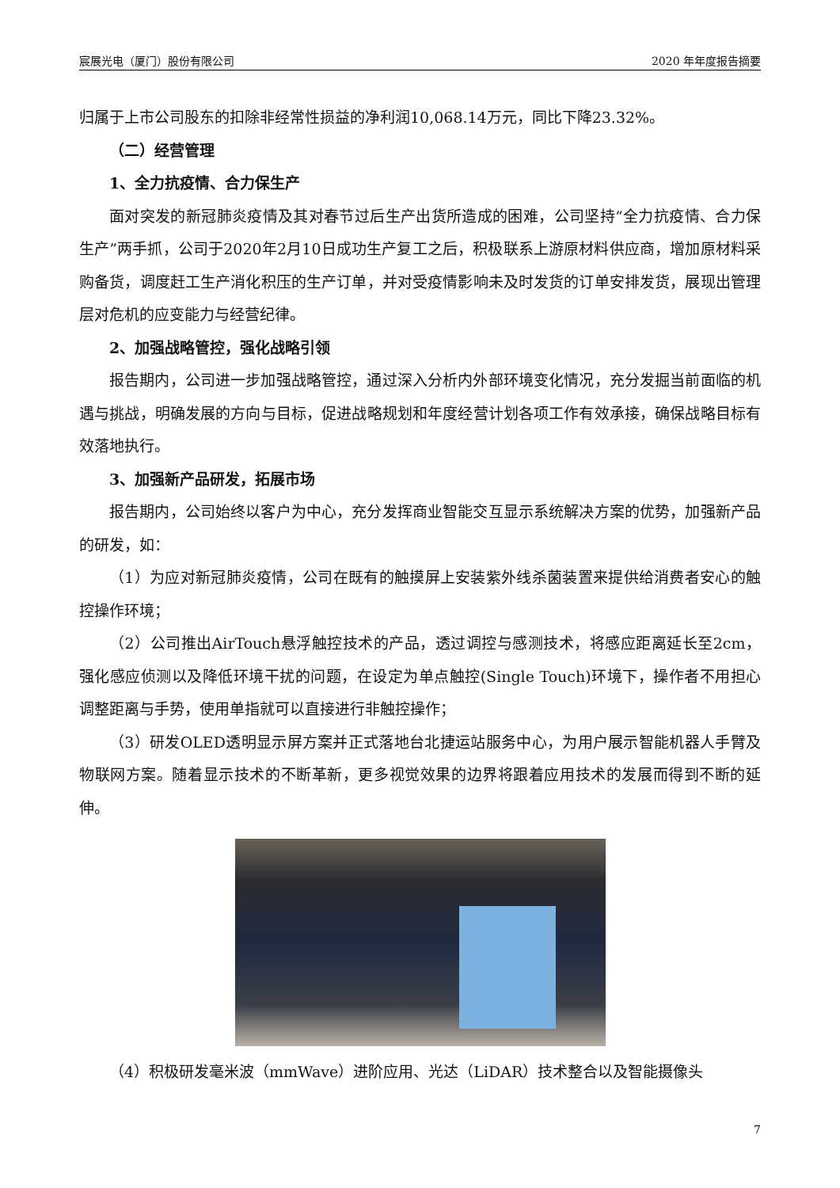宸展光电（厦门）股份有限公司 2020 年年度报告摘要
归属于上市公司股东的扣除非经常性损益的净利润10,068.14万元，同比下降23.32%。
（二）经营管理
1、全力抗疫情、合力保生产
面对突发的新冠肺炎疫情及其对春节过后生产出货所造成的困难，公司坚持“全力抗疫情、合力保生产”两手抓，公司于2020年2月10日成功生产复工之后，积极联系上游原材料供应商，增加原材料采购备货，调度赶工生产消化积压的生产订单，并对受疫情影响未及时发货的订单安排发货，展现出管理层对危机的应变能力与经营纪律。
2、加强战略管控，强化战略引领
报告期内，公司进一步加强战略管控，通过深入分析内外部环境变化情况，充分发掘当前面临的机遇与挑战，明确发展的方向与目标，促进战略规划和年度经营计划各项工作有效承接，确保战略目标有效落地执行。
3、加强新产品研发，拓展市场
报告期内，公司始终以客户为中心，充分发挥商业智能交互显示系统解决方案的优势，加强新产品的研发，如：
（1）为应对新冠肺炎疫情，公司在既有的触摸屏上安装紫外线杀菌装置来提供给消费者安心的触控操作环境；
（2）公司推出AirTouch悬浮触控技术的产品，透过调控与感测技术，将感应距离延长至2cm，强化感应侦测以及降低环境干扰的问题，在设定为单点触控(Single Touch)环境下，操作者不用担心调整距离与手势，使用单指就可以直接进行非触控操作；
（3）研发OLED透明显示屏方案并正式落地台北捷运站服务中心，为用户展示智能机器人手臂及物联网方案。随着显示技术的不断革新，更多视觉效果的边界将跟着应用技术的发展而得到不断的延伸。
（4）积极研发毫米波（mmWave）进阶应用、光达（LiDAR）技术整合以及智能摄像头
7